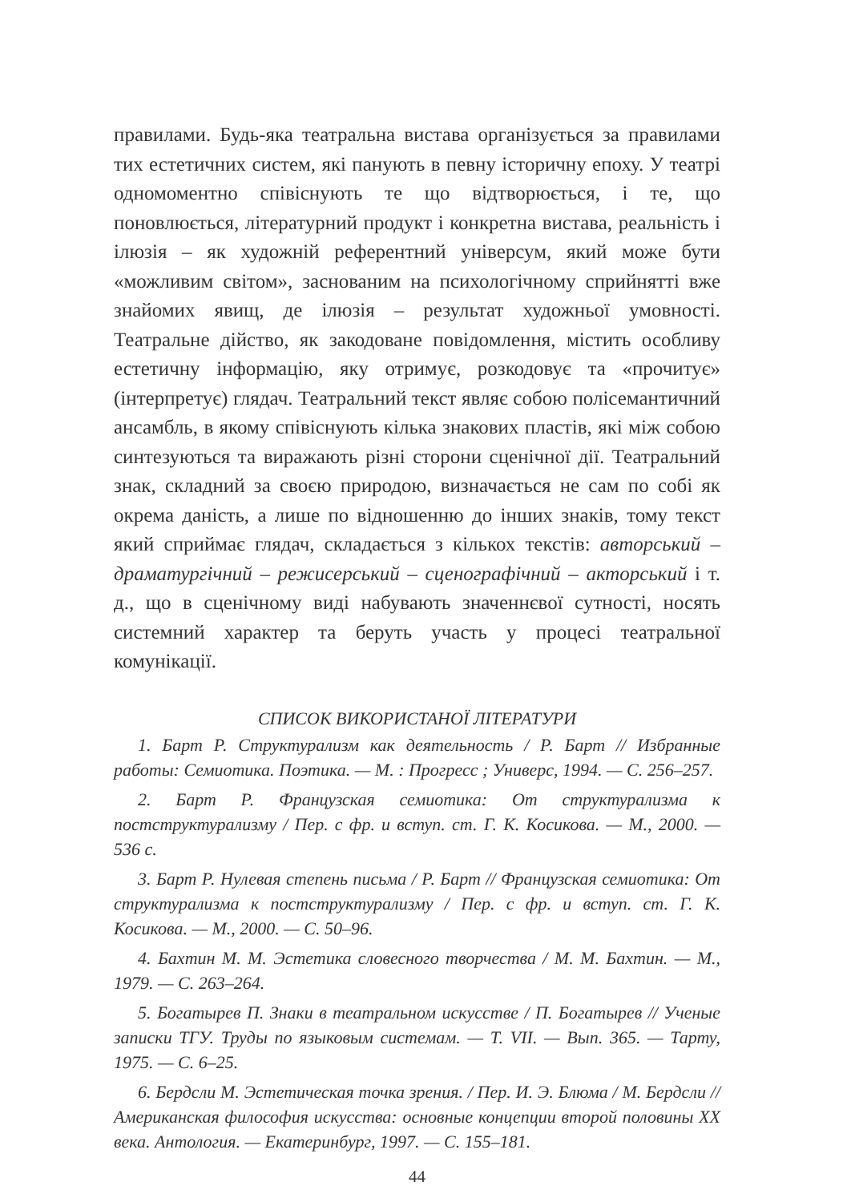правилами. Будь-яка театральна вистава організується за правилами тих естетичних систем, які панують в певну історичну епоху. У театрі одномоментно співіснують те що відтворюється, і те, що поновлюється, літературний продукт і конкретна вистава, реальність і ілюзія – як художній референтний універсум, який може бути «можливим світом», заснованим на психологічному сприйнятті вже знайомих явищ, де ілюзія – результат художньої умовності. Театральне дійство, як закодоване повідомлення, містить особливу естетичну інформацію, яку отримує, розкодовує та «прочитує» (інтерпретує) глядач. Театральний текст являє собою полісемантичний ансамбль, в якому співіснують кілька знакових пластів, які між собою синтезуються та виражають різні сторони сценічної дії. Театральний знак, складний за своєю природою, визначається не сам по собі як окрема даність, а лише по відношенню до інших знаків, тому текст який сприймає глядач, складається з кількох текстів: авторський – драматургічний – режисерський – сценографічний – акторський і т. д., що в сценічному виді набувають значеннєвої сутності, носять системний характер та беруть участь у процесі театральної комунікації.
СПИСОК ВИКОРИСТАНОЇ ЛІТЕРАТУРИ
1. Барт Р. Структурализм как деятельность / Р. Барт // Избранные работы: Семиотика. Поэтика. — М. : Прогресс ; Универс, 1994. — С. 256–257.
2. Барт Р. Французская семиотика: От структурализма к постструктурализму / Пер. с фр. и вступ. ст. Г. К. Косикова. — М., 2000. — 536 с.
3. Барт Р. Нулевая степень письма / Р. Барт // Французская семиотика: От структурализма к постструктурализму / Пер. с фр. и вступ. ст. Г. К. Косикова. — М., 2000. — С. 50–96.
4. Бахтин М. М. Эстетика словесного творчества / М. М. Бахтин. — М., 1979. — С. 263–264.
5. Богатырев П. Знаки в театральном искусстве / П. Богатырев // Ученые записки ТГУ. Труды по языковым системам. — Т. VII. — Вып. 365. — Тарту, 1975. — С. 6–25.
6. Бердсли М. Эстетическая точка зрения. / Пер. И. Э. Блюма / М. Бердсли // Американская философия искусства: основные концепции второй половины XX века. Антология. — Екатеринбург, 1997. — С. 155–181.
44